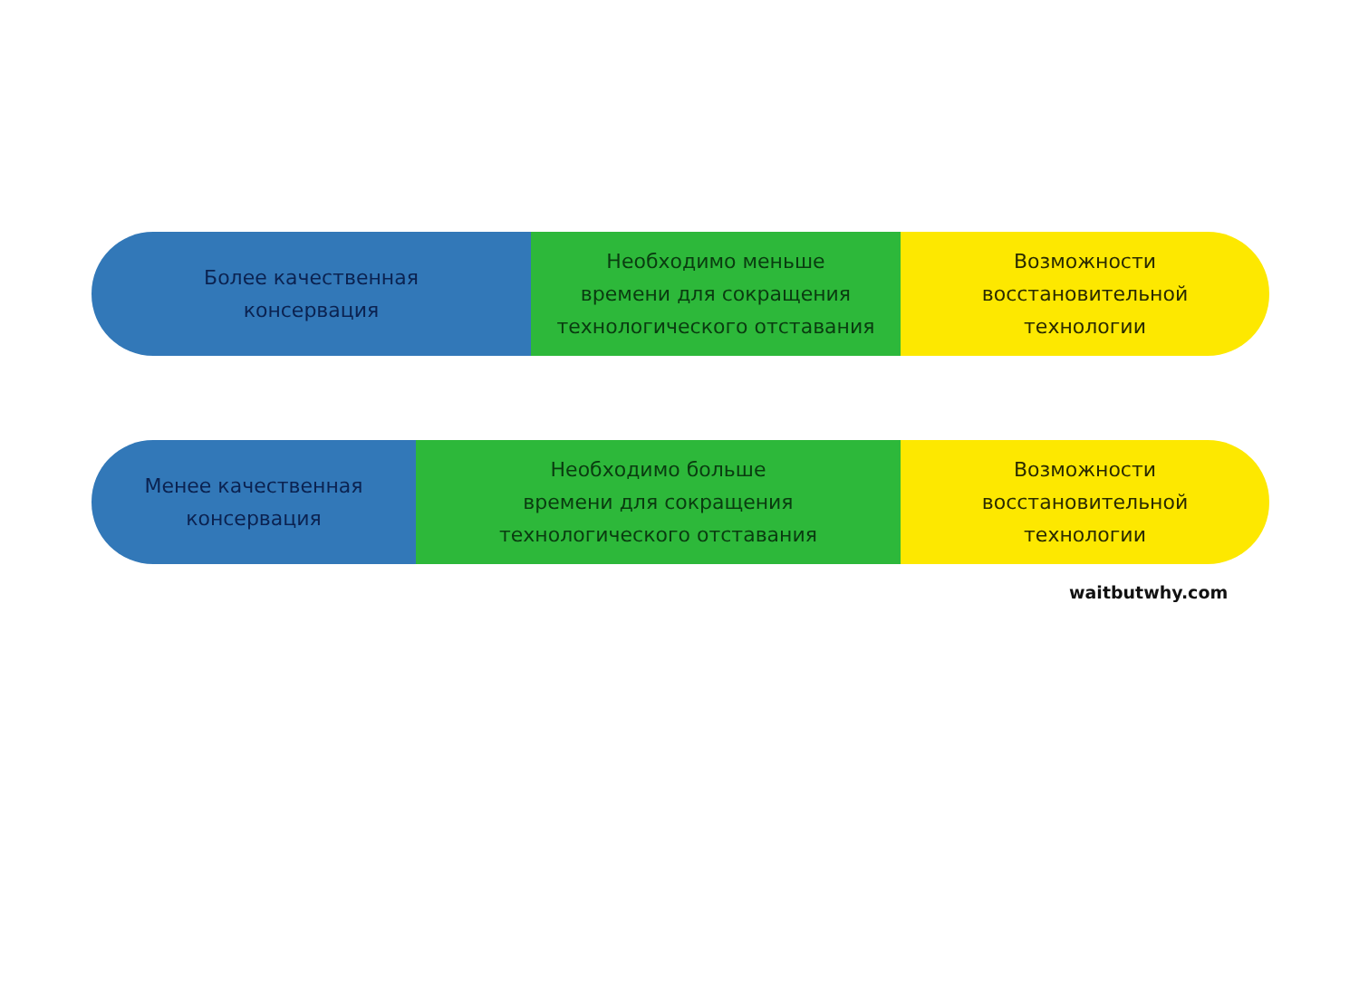Более качественная
консервация
Необходимо меньше
времени для сокращения
технологического отставания
Возможности
восстановительной
технологии
Менее качественная
консервация
Необходимо больше
времени для сокращения
технологического отставания
Возможности
восстановительной
технологии
waitbutwhy.com